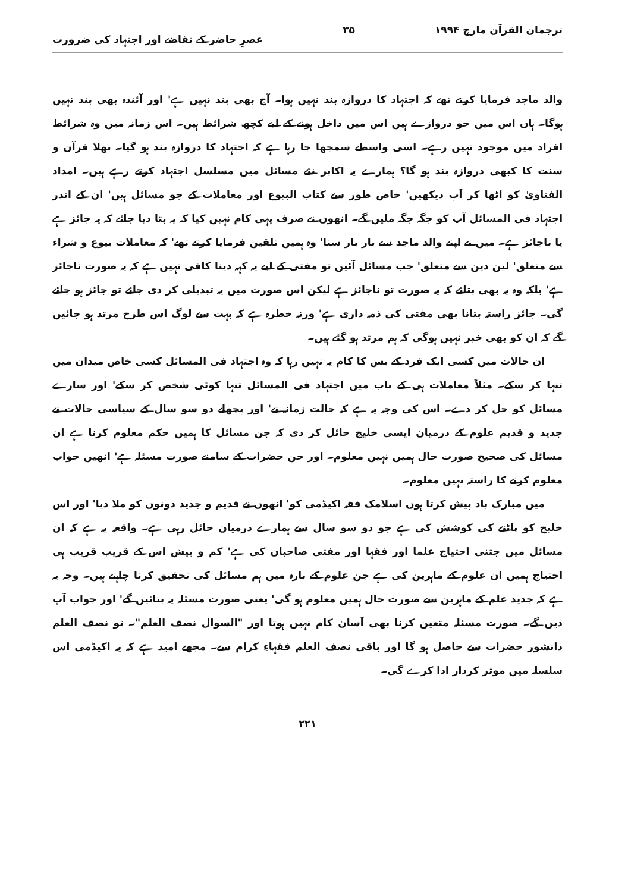ترجمان القرآن مارچ ۱۹۹۴ ۳۵ عصرِ حاضر کے تقاضے اور اجتہاد کی ضرورت
والد ماجد فرمایا کرتے تھے کہ اجتہاد کا دروازہ بند نہیں ہوا۔ آج بھی بند نہیں ہے' اور آئندہ بھی بند نہیں ہوگا۔ ہاں اس میں جو دروازے ہیں اس میں داخل ہونے کے لیے کچھ شرائط ہیں۔ اس زمانہ میں وہ شرائط افراد میں موجود نہیں رہے۔ اسی واسطے سمجھا جا رہا ہے کہ اجتہاد کا دروازہ بند ہو گیا۔ بھلا قرآن و سنت کا کبھی دروازہ بند ہو گا؟ ہمارے یہ اکابر نئے مسائل میں مسلسل اجتہاد کرتے رہے ہیں۔ امداد الفتاویٰ کو اٹھا کر آپ دیکھیں' خاص طور سے کتاب البیوع اور معاملات کے جو مسائل ہیں' ان کے اندر اجتہاد فی المسائل آپ کو جگہ جگہ ملیں گے۔ انھوں نے صرف یہی کام نہیں کیا کہ یہ بتا دیا جائے کہ یہ جائز ہے یا ناجائز ہے۔ میں نے اپنے والد ماجد سے بار بار سنا' وہ ہمیں تلقین فرمایا کرتے تھے' کہ معاملات بیوع و شراء سے متعلق' لین دین سے متعلق' جب مسائل آئیں تو مفتی کے لیے یہ کہہ دینا کافی نہیں ہے کہ یہ صورت ناجائز ہے' بلکہ وہ یہ بھی بتائے کہ یہ صورت تو ناجائز ہے لیکن اس صورت میں یہ تبدیلی کر دی جائے تو جائز ہو جائے گی۔ جائز راستہ بتانا بھی مفتی کی ذمہ داری ہے' ورنہ خطرہ ہے کہ بہت سے لوگ اس طرح مرتد ہو جائیں گے کہ ان کو بھی خبر نہیں ہوگی کہ ہم مرتد ہو گئے ہیں۔
ان حالات میں کسی ایک فرد کے بس کا کام یہ نہیں رہا کہ وہ اجتہاد فی المسائل کسی خاص میدان میں تنہا کر سکے۔ مثلاً معاملات ہی کے باب میں اجتہاد فی المسائل تنہا کوئی شخص کر سکے' اور سارے مسائل کو حل کر دے۔ اس کی وجہ یہ ہے کہ حالت زمانہ نے' اور پچھلے دو سو سال کے سیاسی حالات نے جدید و قدیم علوم کے درمیان ایسی خلیج حائل کر دی کہ جن مسائل کا ہمیں حکم معلوم کرنا ہے ان مسائل کی صحیح صورت حال ہمیں نہیں معلوم۔ اور جن حضرات کے سامنے صورت مسئلہ ہے' انھیں جواب معلوم کرنے کا راستہ نہیں معلوم۔
میں مبارک باد پیش کرتا ہوں اسلامک فقہ اکیڈمی کو' انھوں نے قدیم و جدید دونوں کو ملا دیا' اور اس خلیج کو پاٹنے کی کوشش کی ہے جو دو سو سال سے ہمارے درمیان حائل رہی ہے۔ واقعہ یہ ہے کہ ان مسائل میں جتنی احتیاج علما اور فقہا اور مفتی صاحبان کی ہے' کم و بیش اس کے قریب قریب ہی احتیاج ہمیں ان علوم کے ماہرین کی ہے جن علوم کے بارہ میں ہم مسائل کی تحقیق کرنا چاہتے ہیں۔ وجہ یہ ہے کہ جدید علم کے ماہرین سے صورت حال ہمیں معلوم ہو گی' یعنی صورت مسئلہ یہ بتائیں گے' اور جواب آپ دیں گے۔ صورت مسئلہ متعین کرنا بھی آسان کام نہیں ہوتا اور "السوال نصف العلم"۔ تو نصف العلم دانشور حضرات سے حاصل ہو گا اور باقی نصف العلم فقہاءِ کرام سے۔ مجھے امید ہے کہ یہ اکیڈمی اس سلسلہ میں موثر کردار ادا کرے گی۔
۲۲۱